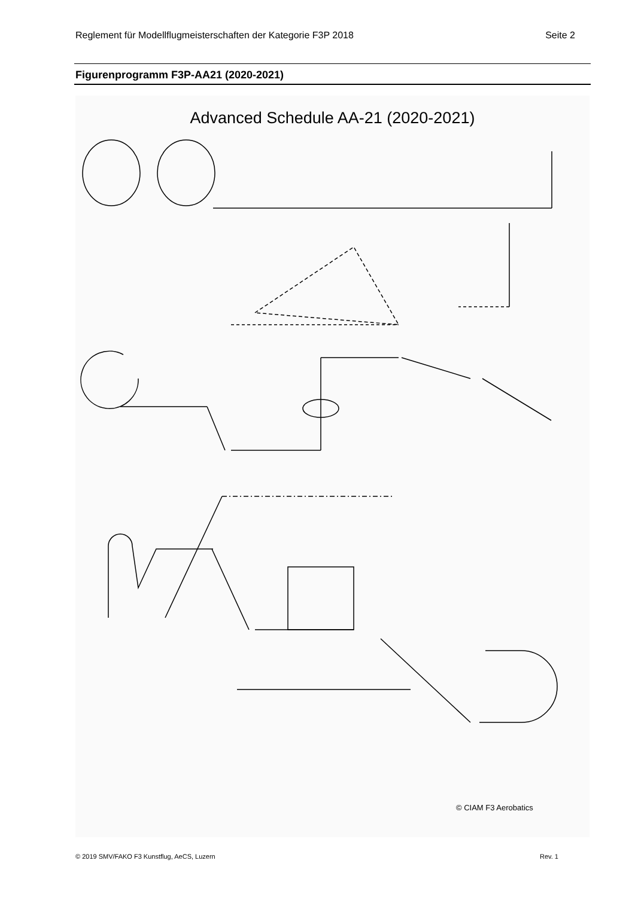Reglement für Modellflugmeisterschaften der Kategorie F3P 2018 Seite 2
Figurenprogramm F3P-AA21 (2020-2021)
Advanced Schedule AA-21 (2020-2021)
© CIAM F3 Aerobatics
© 2019 SMV/FAKO F3 Kunstflug, AeCS, Luzern Rev. 1